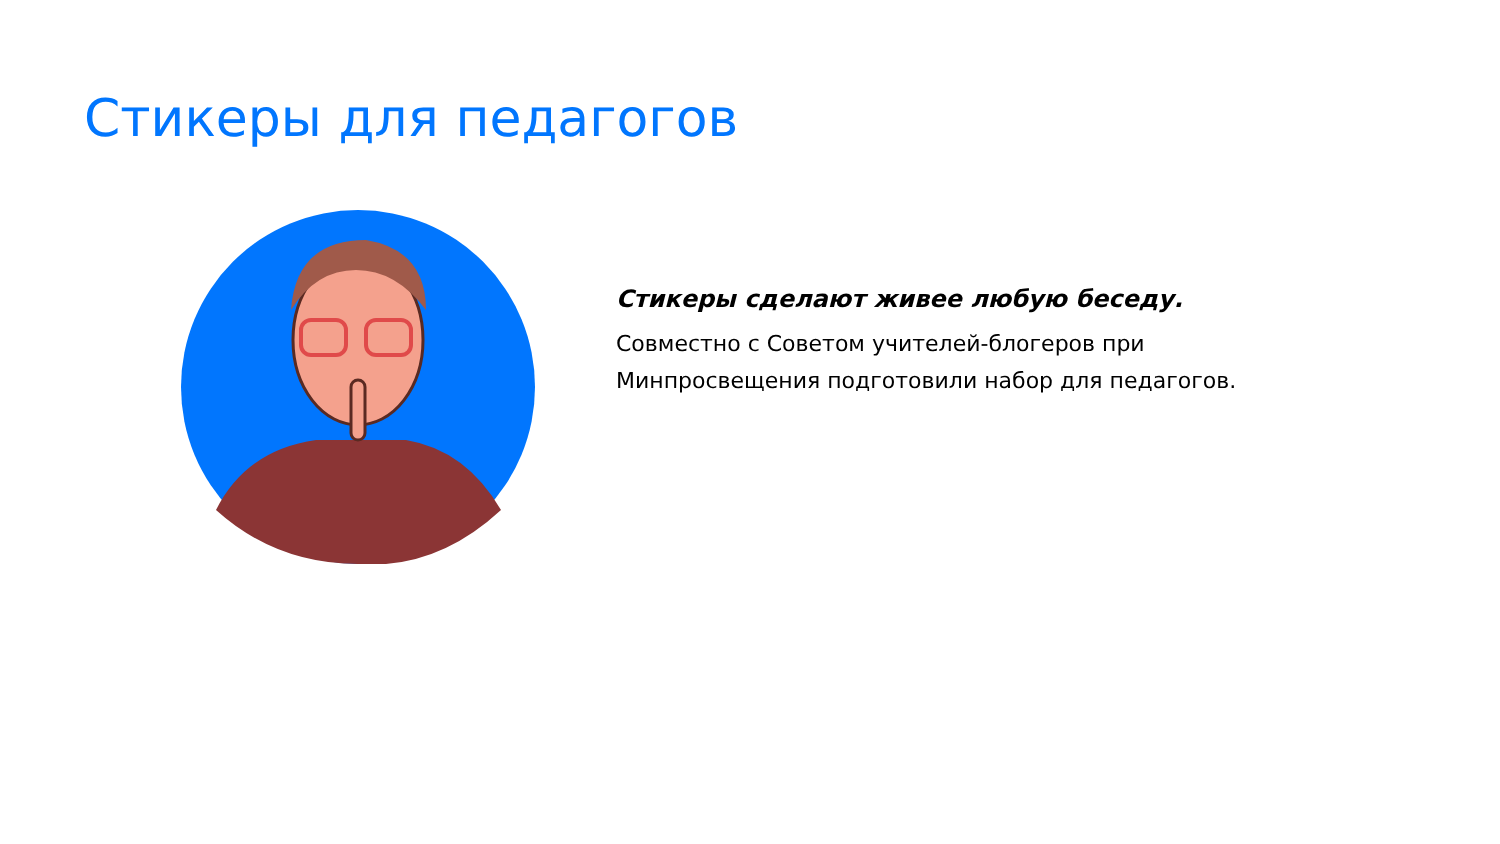Стикеры для педагогов
Стикеры сделают живее любую беседу.
Совместно с Советом учителей-блогеров при
Минпросвещения подготовили набор для педагогов.